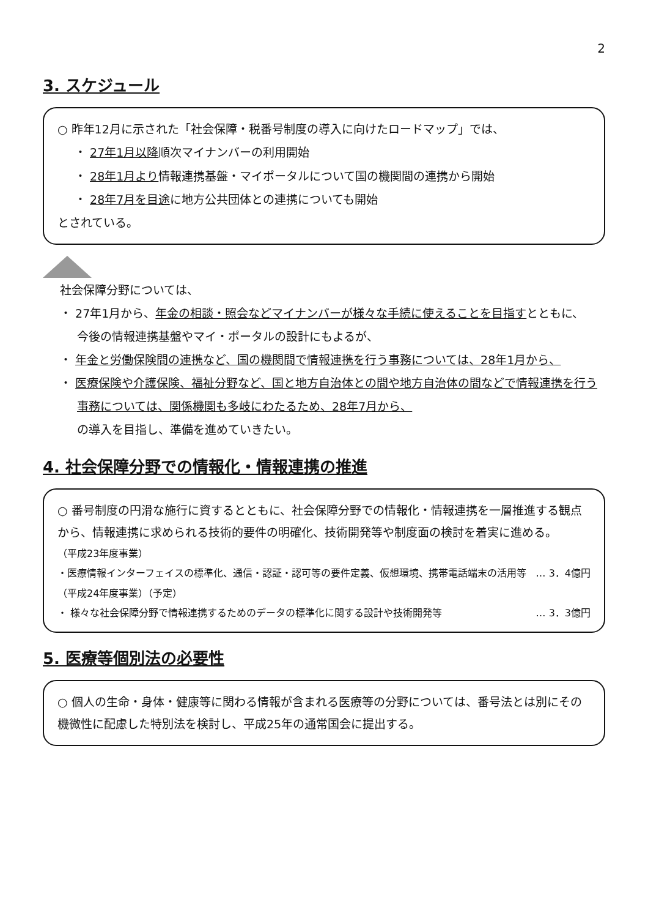2
3. スケジュール
○ 昨年12月に示された「社会保障・税番号制度の導入に向けたロードマップ」では、
・ 27年1月以降順次マイナンバーの利用開始
・ 28年1月より情報連携基盤・マイポータルについて国の機関間の連携から開始
・ 28年7月を目途に地方公共団体との連携についても開始
とされている。
社会保障分野については、
・ 27年1月から、年金の相談・照会などマイナンバーが様々な手続に使えることを目指すとともに、
今後の情報連携基盤やマイ・ポータルの設計にもよるが、
・ 年金と労働保険間の連携など、国の機関間で情報連携を行う事務については、28年1月から、
・ 医療保険や介護保険、福祉分野など、国と地方自治体との間や地方自治体の間などで情報連携を行う
事務については、関係機関も多岐にわたるため、28年7月から、
の導入を目指し、準備を進めていきたい。
4. 社会保障分野での情報化・情報連携の推進
○ 番号制度の円滑な施行に資するとともに、社会保障分野での情報化・情報連携を一層推進する観点から、情報連携に求められる技術的要件の明確化、技術開発等や制度面の検討を着実に進める。
（平成23年度事業）
・医療情報インターフェイスの標準化、通信・認証・認可等の要件定義、仮想環境、携帯電話端末の活用等 … 3．4億円
（平成24年度事業）（予定）
・ 様々な社会保障分野で情報連携するためのデータの標準化に関する設計や技術開発等 … 3．3億円
5. 医療等個別法の必要性
○ 個人の生命・身体・健康等に関わる情報が含まれる医療等の分野については、番号法とは別にその機微性に配慮した特別法を検討し、平成25年の通常国会に提出する。